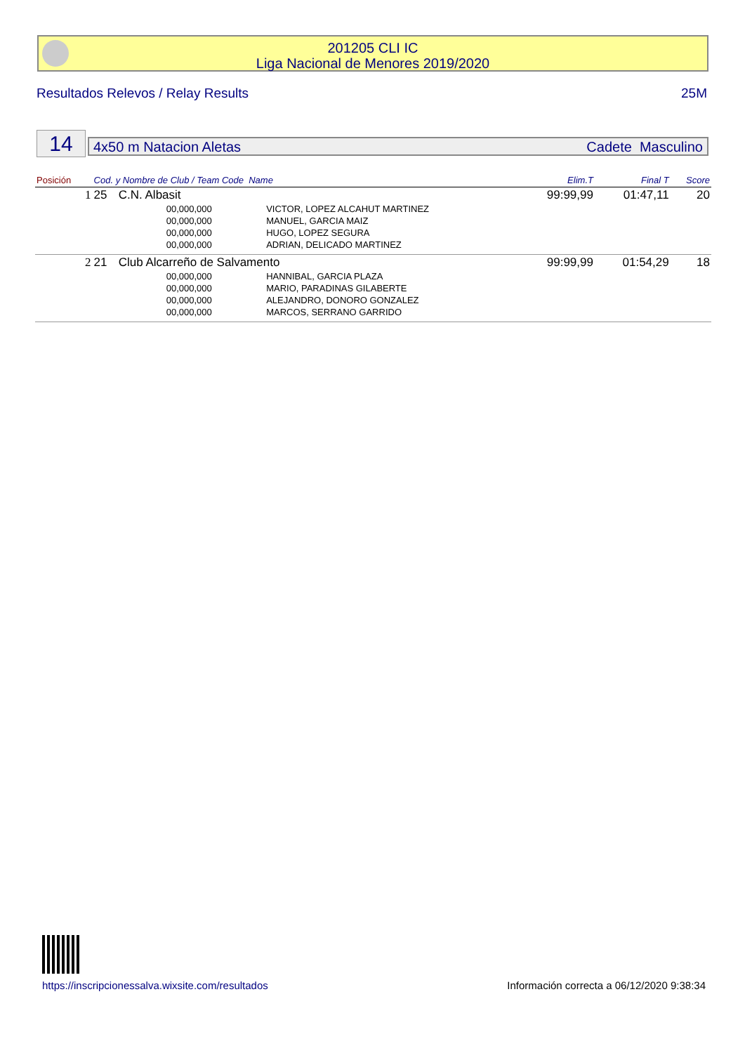201205 CLI IC
Liga Nacional de Menores 2019/2020
Resultados Relevos / Relay Results 25M
14 4x50 m Natacion Aletas Cadete Masculino
| Posición | Cod. y Nombre de Club / Team Code Name | | | Elim.T | Final T | Score |
| --- | --- | --- | --- | --- | --- | --- |
| 1 | 25 | C.N. Albasit | | 99:99,99 | 01:47,11 | 20 |
| | | 00,000,000 | VICTOR, LOPEZ ALCAHUT MARTINEZ | | | |
| | | 00,000,000 | MANUEL, GARCIA MAIZ | | | |
| | | 00,000,000 | HUGO, LOPEZ SEGURA | | | |
| | | 00,000,000 | ADRIAN, DELICADO MARTINEZ | | | |
| 2 | 21 | Club Alcarreño de Salvamento | | 99:99,99 | 01:54,29 | 18 |
| | | 00,000,000 | HANNIBAL, GARCIA PLAZA | | | |
| | | 00,000,000 | MARIO, PARADINAS GILABERTE | | | |
| | | 00,000,000 | ALEJANDRO, DONORO GONZALEZ | | | |
| | | 00,000,000 | MARCOS, SERRANO GARRIDO | | | |
https://inscripcionessalva.wixsite.com/resultados
Información correcta a 06/12/2020 9:38:34